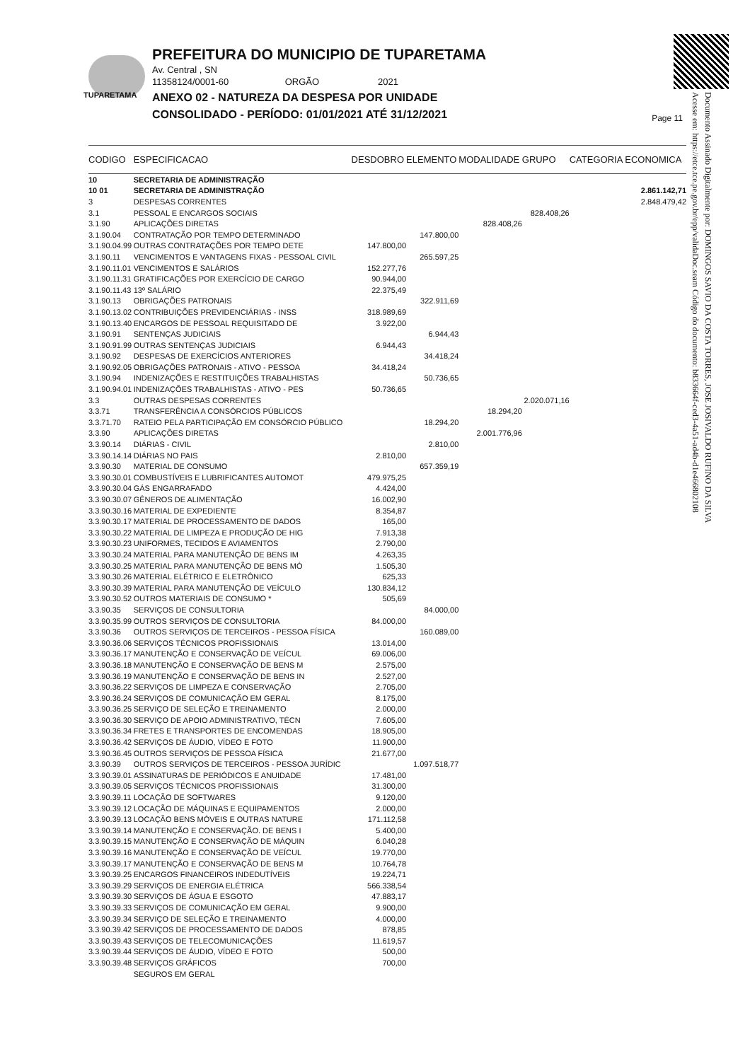TUPARETAMA
PREFEITURA DO MUNICIPIO DE TUPARETAMA
Av. Central , SN
11358124/0001-60 ORGÃO 2021
ANEXO 02 - NATUREZA DA DESPESA POR UNIDADE
CONSOLIDADO - PERÍODO: 01/01/2021 ATÉ 31/12/2021
Page 11
Documento Assinado Digitalmente por: DOMINGOS SAVIO DA COSTA TORRES, JOSE JOSIVALDO RUFINO DA SILVA
Acesse em: https://etce.tce.pe.gov.br/epp/validaDoc.seam Código do documento: b833664f-ced3-4a51-ad4b-d1e466802108
| CODIGO | ESPECIFICACAO | DESDOBRO | ELEMENTO | MODALIDADE | GRUPO | CATEGORIA ECONOMICA |
| --- | --- | --- | --- | --- | --- | --- |
| 10 | SECRETARIA DE ADMINISTRAÇÃO | | | | | |
| 10 01 | SECRETARIA DE ADMINISTRAÇÃO | | | | | 2.861.142,71 |
| 3 | DESPESAS CORRENTES | | | | | 2.848.479,42 |
| 3.1 | PESSOAL E ENCARGOS SOCIAIS | | | | 828.408,26 | |
| 3.1.90 | APLICAÇÕES DIRETAS | | | 828.408,26 | | |
| 3.1.90.04 | CONTRATAÇÃO POR TEMPO DETERMINADO | | 147.800,00 | | | |
| 3.1.90.04.99 | OUTRAS CONTRATAÇÕES POR TEMPO DETE | 147.800,00 | | | | |
| 3.1.90.11 | VENCIMENTOS E VANTAGENS FIXAS - PESSOAL CIVIL | | 265.597,25 | | | |
| 3.1.90.11.01 | VENCIMENTOS E SALÁRIOS | 152.277,76 | | | | |
| 3.1.90.11.31 | GRATIFICAÇÕES POR EXERCÍCIO DE CARGO | 90.944,00 | | | | |
| 3.1.90.11.43 | 13º SALÁRIO | 22.375,49 | | | | |
| 3.1.90.13 | OBRIGAÇÕES PATRONAIS | | 322.911,69 | | | |
| 3.1.90.13.02 | CONTRIBUIÇÕES PREVIDENCIÁRIAS - INSS | 318.989,69 | | | | |
| 3.1.90.13.40 | ENCARGOS DE PESSOAL REQUISITADO DE | 3.922,00 | | | | |
| 3.1.90.91 | SENTENÇAS JUDICIAIS | | 6.944,43 | | | |
| 3.1.90.91.99 | OUTRAS SENTENÇAS JUDICIAIS | 6.944,43 | | | | |
| 3.1.90.92 | DESPESAS DE EXERCÍCIOS ANTERIORES | | 34.418,24 | | | |
| 3.1.90.92.05 | OBRIGAÇÕES PATRONAIS - ATIVO - PESSOA | 34.418,24 | | | | |
| 3.1.90.94 | INDENIZAÇÕES E RESTITUIÇÕES TRABALHISTAS | | 50.736,65 | | | |
| 3.1.90.94.01 | INDENIZAÇÕES TRABALHISTAS - ATIVO - PES | 50.736,65 | | | | |
| 3.3 | OUTRAS DESPESAS CORRENTES | | | | 2.020.071,16 | |
| 3.3.71 | TRANSFERÊNCIA A CONSÓRCIOS PÚBLICOS | | | 18.294,20 | | |
| 3.3.71.70 | RATEIO PELA PARTICIPAÇÃO EM CONSÓRCIO PÚBLICO | | 18.294,20 | | | |
| 3.3.90 | APLICAÇÕES DIRETAS | | | 2.001.776,96 | | |
| 3.3.90.14 | DIÁRIAS - CIVIL | | 2.810,00 | | | |
| 3.3.90.14.14 | DIÁRIAS NO PAIS | 2.810,00 | | | | |
| 3.3.90.30 | MATERIAL DE CONSUMO | | 657.359,19 | | | |
| 3.3.90.30.01 | COMBUSTÍVEIS E LUBRIFICANTES AUTOMOT | 479.975,25 | | | | |
| 3.3.90.30.04 | GÁS ENGARRAFADO | 4.424,00 | | | | |
| 3.3.90.30.07 | GÊNEROS DE ALIMENTAÇÃO | 16.002,90 | | | | |
| 3.3.90.30.16 | MATERIAL DE EXPEDIENTE | 8.354,87 | | | | |
| 3.3.90.30.17 | MATERIAL DE PROCESSAMENTO DE DADOS | 165,00 | | | | |
| 3.3.90.30.22 | MATERIAL DE LIMPEZA E PRODUÇÃO DE HIG | 7.913,38 | | | | |
| 3.3.90.30.23 | UNIFORMES, TECIDOS E AVIAMENTOS | 2.790,00 | | | | |
| 3.3.90.30.24 | MATERIAL PARA MANUTENÇÃO DE BENS IM | 4.263,35 | | | | |
| 3.3.90.30.25 | MATERIAL PARA MANUTENÇÃO DE BENS MÓ | 1.505,30 | | | | |
| 3.3.90.30.26 | MATERIAL ELÉTRICO E ELETRÔNICO | 625,33 | | | | |
| 3.3.90.30.39 | MATERIAL PARA MANUTENÇÃO DE VEÍCULO | 130.834,12 | | | | |
| 3.3.90.30.52 | OUTROS MATERIAIS DE CONSUMO * | 505,69 | | | | |
| 3.3.90.35 | SERVIÇOS DE CONSULTORIA | | 84.000,00 | | | |
| 3.3.90.35.99 | OUTROS SERVIÇOS DE CONSULTORIA | 84.000,00 | | | | |
| 3.3.90.36 | OUTROS SERVIÇOS DE TERCEIROS - PESSOA FÍSICA | | 160.089,00 | | | |
| 3.3.90.36.06 | SERVIÇOS TÉCNICOS PROFISSIONAIS | 13.014,00 | | | | |
| 3.3.90.36.17 | MANUTENÇÃO E CONSERVAÇÃO DE VEÍCUL | 69.006,00 | | | | |
| 3.3.90.36.18 | MANUTENÇÃO E CONSERVAÇÃO DE BENS M | 2.575,00 | | | | |
| 3.3.90.36.19 | MANUTENÇÃO E CONSERVAÇÃO DE BENS IN | 2.527,00 | | | | |
| 3.3.90.36.22 | SERVIÇOS DE LIMPEZA E CONSERVAÇÃO | 2.705,00 | | | | |
| 3.3.90.36.24 | SERVIÇOS DE COMUNICAÇÃO EM GERAL | 8.175,00 | | | | |
| 3.3.90.36.25 | SERVIÇO DE SELEÇÃO E TREINAMENTO | 2.000,00 | | | | |
| 3.3.90.36.30 | SERVIÇO DE APOIO ADMINISTRATIVO, TÉCN | 7.605,00 | | | | |
| 3.3.90.36.34 | FRETES E TRANSPORTES DE ENCOMENDAS | 18.905,00 | | | | |
| 3.3.90.36.42 | SERVIÇOS DE ÁUDIO, VÍDEO E FOTO | 11.900,00 | | | | |
| 3.3.90.36.45 | OUTROS SERVIÇOS DE PESSOA FÍSICA | 21.677,00 | | | | |
| 3.3.90.39 | OUTROS SERVIÇOS DE TERCEIROS - PESSOA JURÍDIC | | 1.097.518,77 | | | |
| 3.3.90.39.01 | ASSINATURAS DE PERIÓDICOS E ANUIDADE | 17.481,00 | | | | |
| 3.3.90.39.05 | SERVIÇOS TÉCNICOS PROFISSIONAIS | 31.300,00 | | | | |
| 3.3.90.39.11 | LOCAÇÃO DE SOFTWARES | 9.120,00 | | | | |
| 3.3.90.39.12 | LOCAÇÃO DE MÁQUINAS E EQUIPAMENTOS | 2.000,00 | | | | |
| 3.3.90.39.13 | LOCAÇÃO BENS MÓVEIS E OUTRAS NATURE | 171.112,58 | | | | |
| 3.3.90.39.14 | MANUTENÇÃO E CONSERVAÇÃO. DE BENS I | 5.400,00 | | | | |
| 3.3.90.39.15 | MANUTENÇÃO E CONSERVAÇÃO DE MÁQUIN | 6.040,28 | | | | |
| 3.3.90.39.16 | MANUTENÇÃO E CONSERVAÇÃO DE VEÍCUL | 19.770,00 | | | | |
| 3.3.90.39.17 | MANUTENÇÃO E CONSERVAÇÃO DE BENS M | 10.764,78 | | | | |
| 3.3.90.39.25 | ENCARGOS FINANCEIROS INDEDUTÍVEIS | 19.224,71 | | | | |
| 3.3.90.39.29 | SERVIÇOS DE ENERGIA ELÉTRICA | 566.338,54 | | | | |
| 3.3.90.39.30 | SERVIÇOS DE ÁGUA E ESGOTO | 47.883,17 | | | | |
| 3.3.90.39.33 | SERVIÇOS DE COMUNICAÇÃO EM GERAL | 9.900,00 | | | | |
| 3.3.90.39.34 | SERVIÇO DE SELEÇÃO E TREINAMENTO | 4.000,00 | | | | |
| 3.3.90.39.42 | SERVIÇOS DE PROCESSAMENTO DE DADOS | 878,85 | | | | |
| 3.3.90.39.43 | SERVIÇOS DE TELECOMUNICAÇÕES | 11.619,57 | | | | |
| 3.3.90.39.44 | SERVIÇOS DE ÁUDIO, VÍDEO E FOTO | 500,00 | | | | |
| 3.3.90.39.48 | SERVIÇOS GRÁFICOS | 700,00 | | | | |
| | SEGUROS EM GERAL | | | | | |